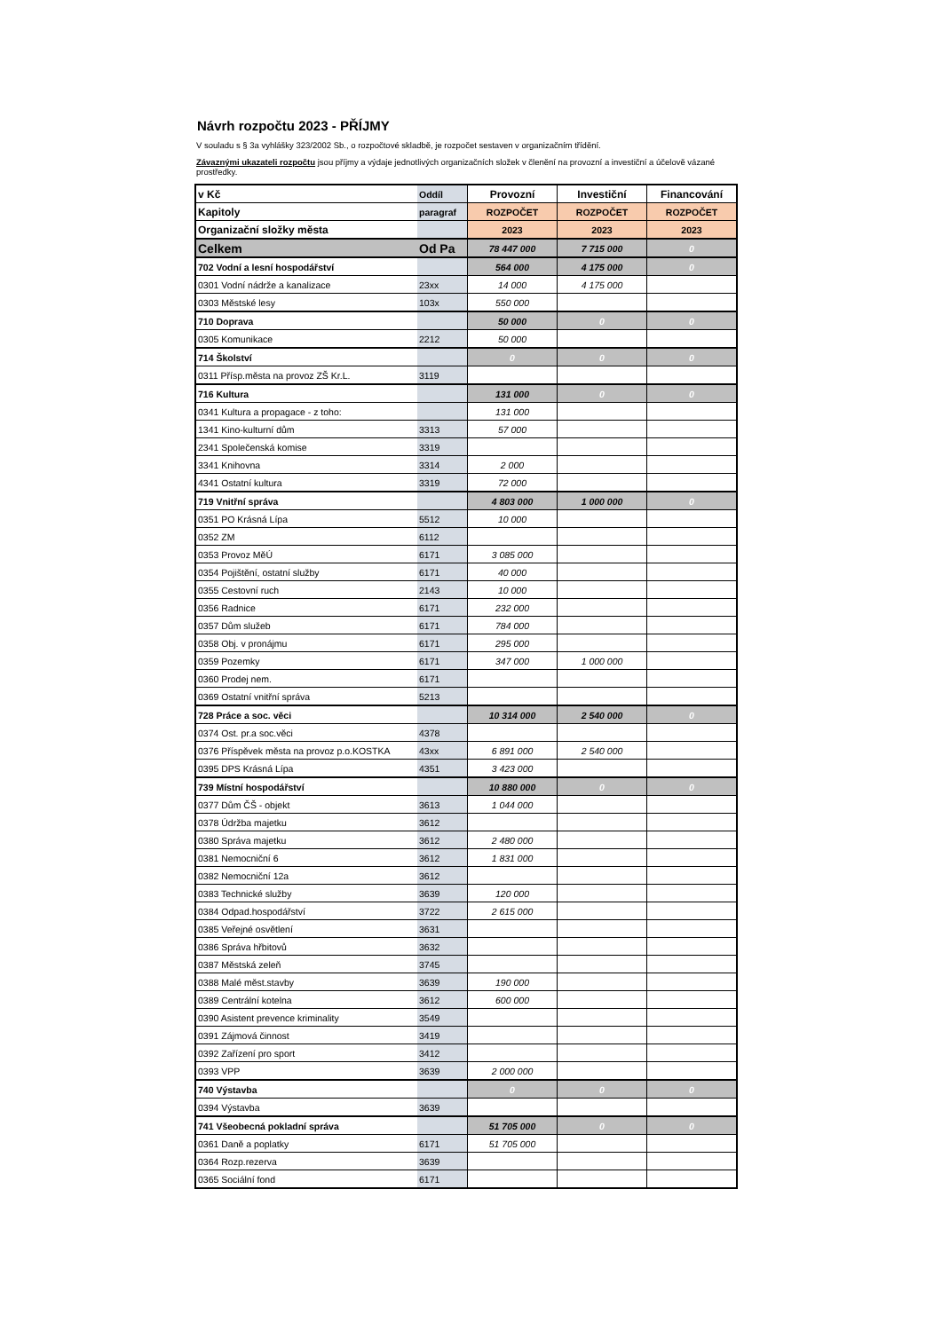Návrh rozpočtu 2023 - PŘÍJMY
V souladu s § 3a vyhlášky 323/2002 Sb., o rozpočtové skladbě, je rozpočet sestaven v organizačním třídění.
Závaznými ukazateli rozpočtu jsou příjmy a výdaje jednotlivých organizačních složek v členění na provozní a investiční a účelově vázané prostředky.
| v Kč | Oddíl | Provozní | Investiční | Financování |
| Kapitoly | paragraf | ROZPOČET | ROZPOČET | ROZPOČET |
| Organizační složky města | | 2023 | 2023 | 2023 |
| Celkem | Od Pa | 78 447 000 | 7 715 000 | 0 |
| 702 Vodní a lesní hospodářství | | 564 000 | 4 175 000 | 0 |
| 0301 Vodní nádrže a kanalizace | 23xx | 14 000 | 4 175 000 | |
| 0303 Městské lesy | 103x | 550 000 | | |
| 710 Doprava | | 50 000 | 0 | 0 |
| 0305 Komunikace | 2212 | 50 000 | | |
| 714 Školství | | 0 | 0 | 0 |
| 0311 Přísp.města na provoz ZŠ Kr.L. | 3119 | | | |
| 716 Kultura | | 131 000 | 0 | 0 |
| 0341 Kultura a propagace - z toho: | | 131 000 | | |
| 1341 Kino-kulturní dům | 3313 | 57 000 | | |
| 2341 Společenská komise | 3319 | | | |
| 3341 Knihovna | 3314 | 2 000 | | |
| 4341 Ostatní kultura | 3319 | 72 000 | | |
| 719 Vnitřní správa | | 4 803 000 | 1 000 000 | 0 |
| 0351 PO Krásná Lípa | 5512 | 10 000 | | |
| 0352 ZM | 6112 | | | |
| 0353 Provoz MěÚ | 6171 | 3 085 000 | | |
| 0354 Pojištění, ostatní služby | 6171 | 40 000 | | |
| 0355 Cestovní ruch | 2143 | 10 000 | | |
| 0356 Radnice | 6171 | 232 000 | | |
| 0357 Dům služeb | 6171 | 784 000 | | |
| 0358 Obj. v pronájmu | 6171 | 295 000 | | |
| 0359 Pozemky | 6171 | 347 000 | 1 000 000 | |
| 0360 Prodej nem. | 6171 | | | |
| 0369 Ostatní vnitřní správa | 5213 | | | |
| 728 Práce a soc. věci | | 10 314 000 | 2 540 000 | 0 |
| 0374 Ost. pr.a soc.věci | 4378 | | | |
| 0376 Příspěvek města na provoz p.o.KOSTKA | 43xx | 6 891 000 | 2 540 000 | |
| 0395 DPS Krásná Lípa | 4351 | 3 423 000 | | |
| 739 Místní hospodářství | | 10 880 000 | 0 | 0 |
| 0377 Dům ČŠ - objekt | 3613 | 1 044 000 | | |
| 0378 Údržba majetku | 3612 | | | |
| 0380 Správa majetku | 3612 | 2 480 000 | | |
| 0381 Nemocniční 6 | 3612 | 1 831 000 | | |
| 0382 Nemocniční 12a | 3612 | | | |
| 0383 Technické služby | 3639 | 120 000 | | |
| 0384 Odpad.hospodářství | 3722 | 2 615 000 | | |
| 0385 Veřejné osvětlení | 3631 | | | |
| 0386 Správa hřbitovů | 3632 | | | |
| 0387 Městská zeleň | 3745 | | | |
| 0388 Malé měst.stavby | 3639 | 190 000 | | |
| 0389 Centrální kotelna | 3612 | 600 000 | | |
| 0390 Asistent prevence kriminality | 3549 | | | |
| 0391 Zájmová činnost | 3419 | | | |
| 0392 Zařízení pro sport | 3412 | | | |
| 0393 VPP | 3639 | 2 000 000 | | |
| 740 Výstavba | | 0 | 0 | 0 |
| 0394 Výstavba | 3639 | | | |
| 741 Všeobecná pokladní správa | | 51 705 000 | 0 | 0 |
| 0361 Daně a poplatky | 6171 | 51 705 000 | | |
| 0364 Rozp.rezerva | 3639 | | | |
| 0365 Sociální fond | 6171 | | | |